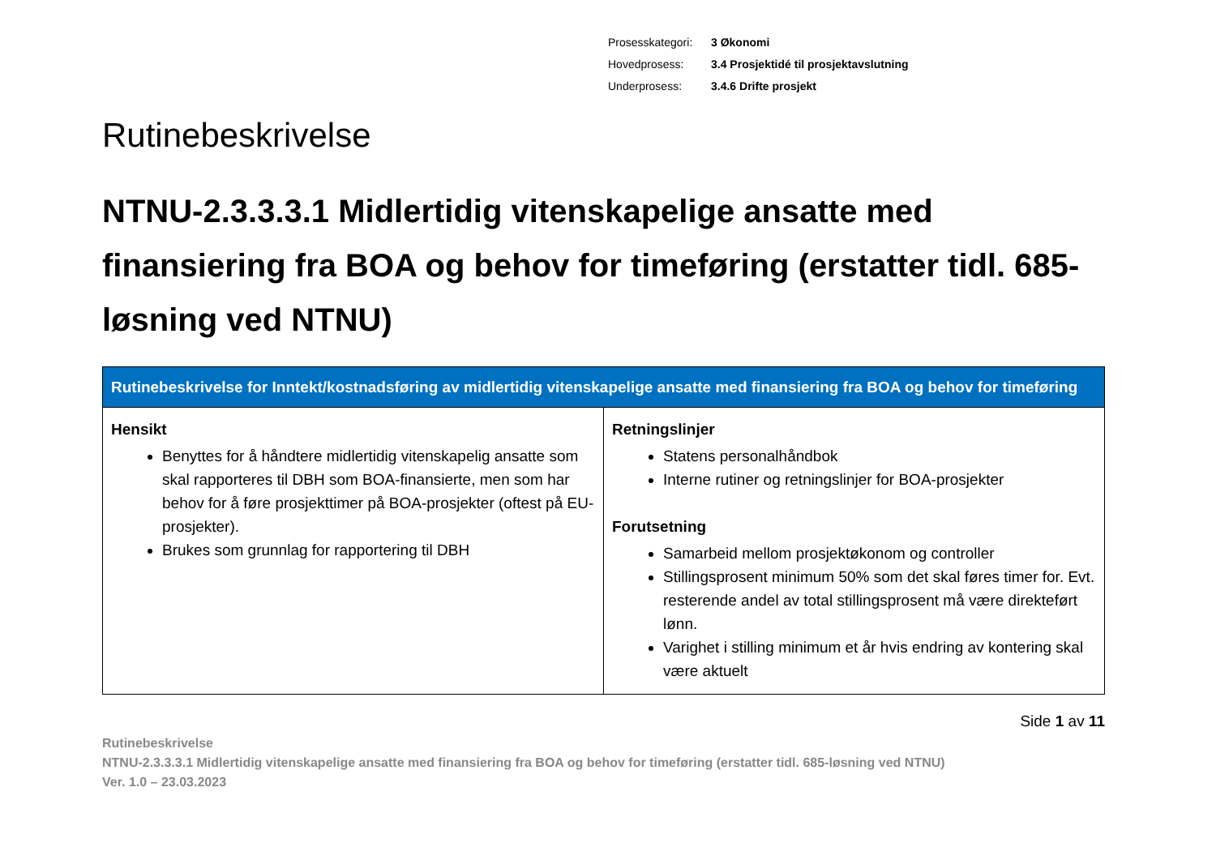| Prosesskategori: | 3 Økonomi |
| Hovedprosess: | 3.4 Prosjektidé til prosjektavslutning |
| Underprosess: | 3.4.6 Drifte prosjekt |
Rutinebeskrivelse
NTNU-2.3.3.3.1 Midlertidig vitenskapelige ansatte med finansiering fra BOA og behov for timeføring (erstatter tidl. 685-løsning ved NTNU)
| Rutinebeskrivelse for Inntekt/kostnadsføring av midlertidig vitenskapelige ansatte med finansiering fra BOA og behov for timeføring | |
| --- | --- |
| Hensikt Benyttes for å håndtere midlertidig vitenskapelig ansatte som skal rapporteres til DBH som BOA-finansierte, men som har behov for å føre prosjekttimer på BOA-prosjekter (oftest på EU-prosjekter). Brukes som grunnlag for rapportering til DBH | Retningslinjer Statens personalhåndbok Interne rutiner og retningslinjer for BOA-prosjekter Forutsetning Samarbeid mellom prosjektøkonom og controller Stillingsprosent minimum 50% som det skal føres timer for. Evt. resterende andel av total stillingsprosent må være direkteført lønn. Varighet i stilling minimum et år hvis endring av kontering skal være aktuelt |
Side 1 av 11
Rutinebeskrivelse
NTNU-2.3.3.3.1 Midlertidig vitenskapelige ansatte med finansiering fra BOA og behov for timeføring (erstatter tidl. 685-løsning ved NTNU)
Ver. 1.0 – 23.03.2023